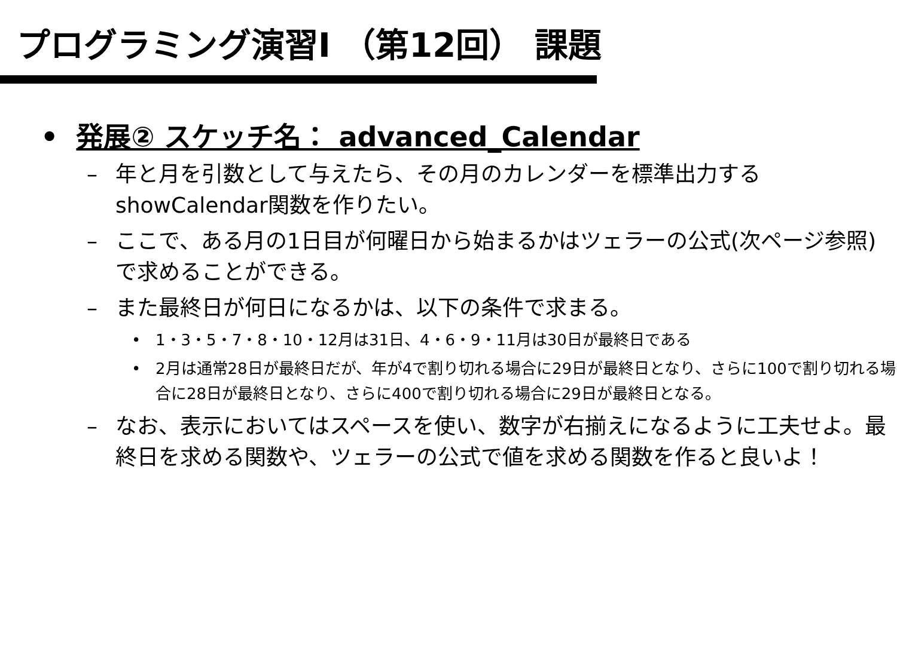プログラミング演習I （第12回） 課題
• 発展② スケッチ名： advanced_Calendar
– 年と月を引数として与えたら、その月のカレンダーを標準出力するshowCalendar関数を作りたい。
– ここで、ある月の1日目が何曜日から始まるかはツェラーの公式(次ページ参照)で求めることができる。
– また最終日が何日になるかは、以下の条件で求まる。
• 1・3・5・7・8・10・12月は31日、4・6・9・11月は30日が最終日である
• 2月は通常28日が最終日だが、年が4で割り切れる場合に29日が最終日となり、さらに100で割り切れる場合に28日が最終日となり、さらに400で割り切れる場合に29日が最終日となる。
– なお、表示においてはスペースを使い、数字が右揃えになるように工夫せよ。最終日を求める関数や、ツェラーの公式で値を求める関数を作ると良いよ！